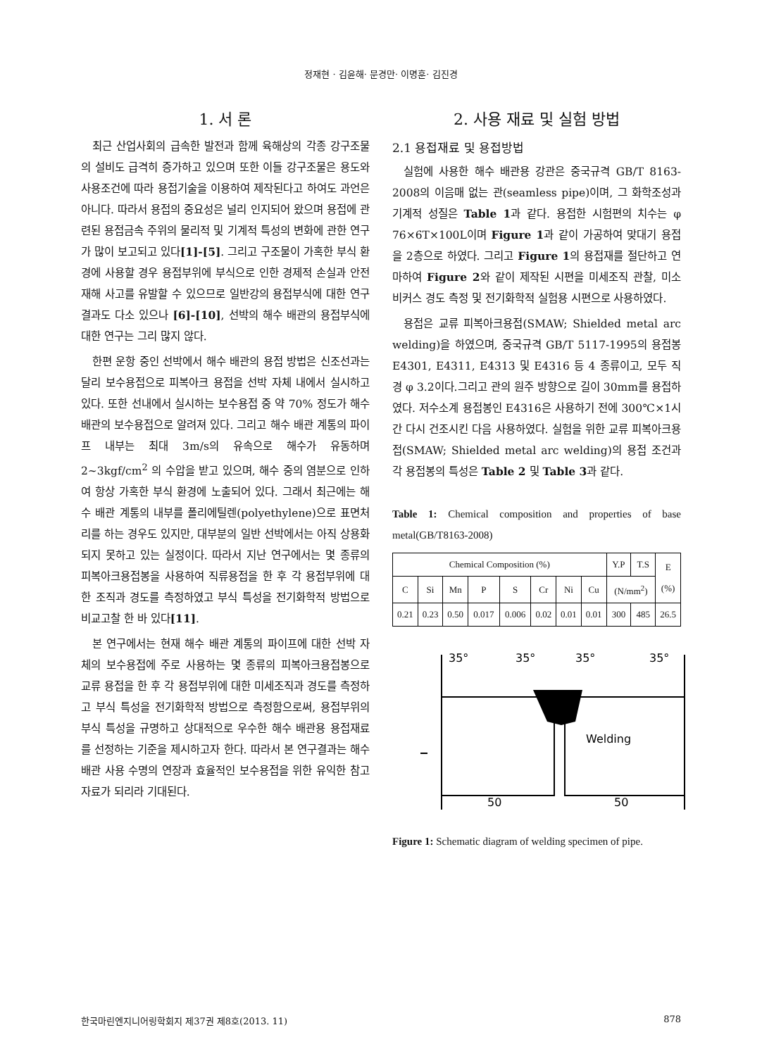정재현 · 김윤해· 문경만· 이명훈· 김진경
1. 서 론
최근 산업사회의 급속한 발전과 함께 육해상의 각종 강구조물의 설비도 급격히 증가하고 있으며 또한 이들 강구조물은 용도와 사용조건에 따라 용접기술을 이용하여 제작된다고 하여도 과언은 아니다. 따라서 용접의 중요성은 널리 인지되어 왔으며 용접에 관련된 용접금속 주위의 물리적 및 기계적 특성의 변화에 관한 연구가 많이 보고되고 있다[1]-[5]. 그리고 구조물이 가혹한 부식 환경에 사용할 경우 용접부위에 부식으로 인한 경제적 손실과 안전 재해 사고를 유발할 수 있으므로 일반강의 용접부식에 대한 연구 결과도 다소 있으나 [6]-[10], 선박의 해수 배관의 용접부식에 대한 연구는 그리 많지 않다.
한편 운항 중인 선박에서 해수 배관의 용접 방법은 신조선과는 달리 보수용접으로 피복아크 용접을 선박 자체 내에서 실시하고 있다. 또한 선내에서 실시하는 보수용접 중 약 70% 정도가 해수배관의 보수용접으로 알려져 있다. 그리고 해수 배관 계통의 파이프 내부는 최대 3m/s의 유속으로 해수가 유동하며 2~3kgf/cm<sup>2</sup> 의 수압을 받고 있으며, 해수 중의 염분으로 인하여 항상 가혹한 부식 환경에 노출되어 있다. 그래서 최근에는 해수 배관 계통의 내부를 폴리에틸렌(polyethylene)으로 표면처리를 하는 경우도 있지만, 대부분의 일반 선박에서는 아직 상용화 되지 못하고 있는 실정이다. 따라서 지난 연구에서는 몇 종류의 피복아크용접봉을 사용하여 직류용접을 한 후 각 용접부위에 대한 조직과 경도를 측정하였고 부식 특성을 전기화학적 방법으로 비교고찰 한 바 있다[11].
본 연구에서는 현재 해수 배관 계통의 파이프에 대한 선박 자체의 보수용접에 주로 사용하는 몇 종류의 피복아크용접봉으로 교류 용접을 한 후 각 용접부위에 대한 미세조직과 경도를 측정하고 부식 특성을 전기화학적 방법으로 측정함으로써, 용접부위의 부식 특성을 규명하고 상대적으로 우수한 해수 배관용 용접재료를 선정하는 기준을 제시하고자 한다. 따라서 본 연구결과는 해수 배관 사용 수명의 연장과 효율적인 보수용접을 위한 유익한 참고 자료가 되리라 기대된다.
2. 사용 재료 및 실험 방법
2.1 용접재료 및 용접방법
실험에 사용한 해수 배관용 강관은 중국규격 GB/T 8163-2008의 이음매 없는 관(seamless pipe)이며, 그 화학조성과 기계적 성질은 Table 1과 같다. 용접한 시험편의 치수는 φ 76×6T×100L이며 Figure 1과 같이 가공하여 맞대기 용접을 2층으로 하였다. 그리고 Figure 1의 용접재를 절단하고 연마하여 Figure 2와 같이 제작된 시편을 미세조직 관찰, 미소 비커스 경도 측정 및 전기화학적 실험용 시편으로 사용하였다.
용접은 교류 피복아크용접(SMAW; Shielded metal arc welding)을 하였으며, 중국규격 GB/T 5117-1995의 용접봉 E4301, E4311, E4313 및 E4316 등 4 종류이고, 모두 직경 φ 3.2이다.그리고 관의 원주 방향으로 길이 30mm를 용접하였다. 저수소계 용접봉인 E4316은 사용하기 전에 300℃×1시간 다시 건조시킨 다음 사용하였다. 실험을 위한 교류 피복아크용접(SMAW; Shielded metal arc welding)의 용접 조건과 각 용접봉의 특성은 Table 2 및 Table 3과 같다.
Table 1: Chemical composition and properties of base metal(GB/T8163-2008)
| Chemical Composition (%) | | | | | | | | Y.P | T.S | E (%) |
| --- | --- | --- | --- | --- | --- | --- | --- | --- | --- | --- |
| C | Si | Mn | P | S | Cr | Ni | Cu | (N/mm<sup>2</sup>) | | |
| 0.21 | 0.23 | 0.50 | 0.017 | 0.006 | 0.02 | 0.01 | 0.01 | 300 | 485 | 26.5 |
35°
35°
35°
35°
Welding
50
50
Figure 1: Schematic diagram of welding specimen of pipe.
한국마린엔지니어링학회지 제37권 제8호(2013. 11) 878